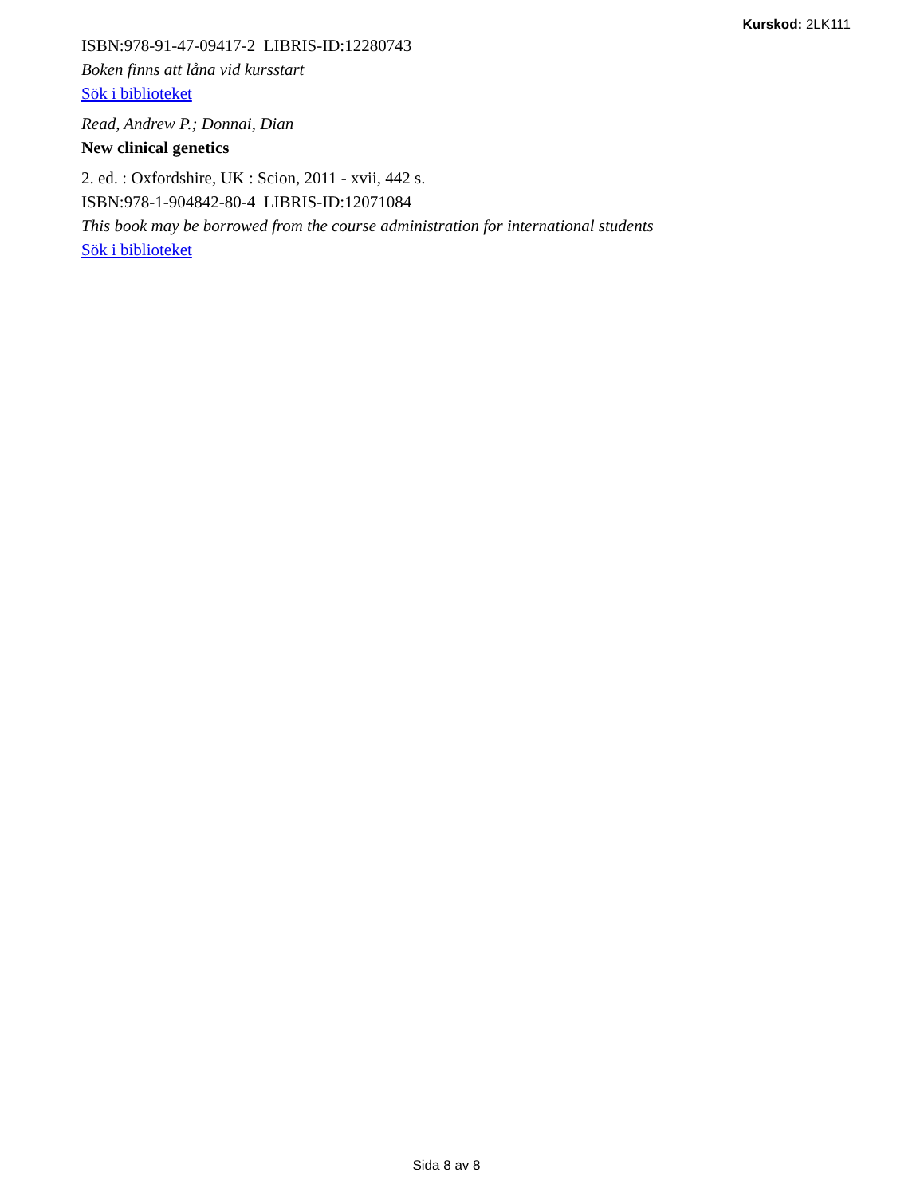Kurskod: 2LK111
ISBN:978-91-47-09417-2 LIBRIS-ID:12280743
Boken finns att låna vid kursstart
Sök i biblioteket
Read, Andrew P.; Donnai, Dian
New clinical genetics
2. ed. : Oxfordshire, UK : Scion, 2011 - xvii, 442 s.
ISBN:978-1-904842-80-4 LIBRIS-ID:12071084
This book may be borrowed from the course administration for international students
Sök i biblioteket
Sida 8 av 8